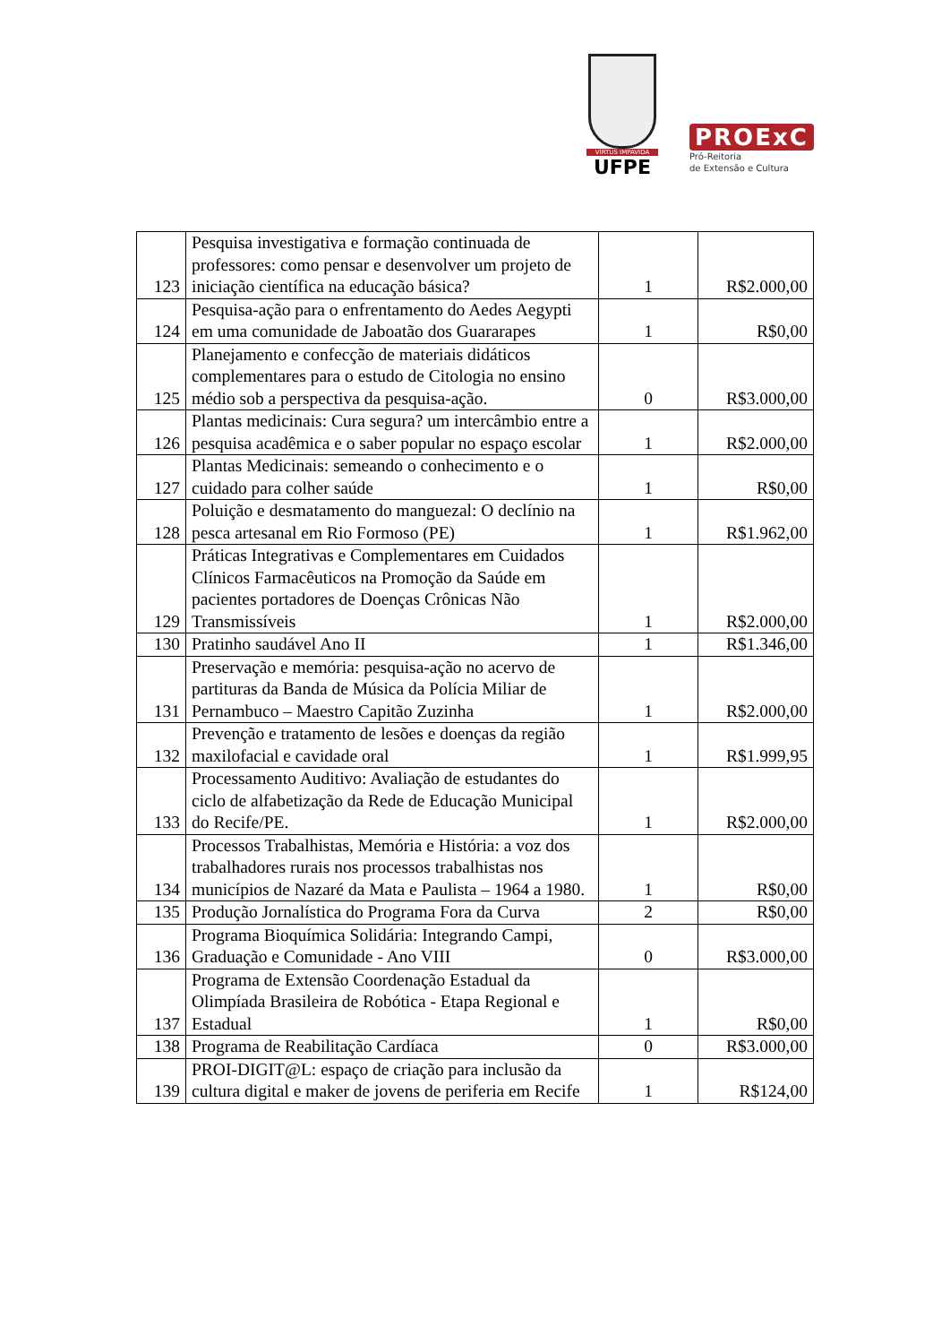VIRTUS IMPAVIDA
UFPE
PROExC
Pró-Reitoria
de Extensão e Cultura
| 123 | Pesquisa investigativa e formação continuada de professores: como pensar e desenvolver um projeto de iniciação científica na educação básica? | 1 | R$2.000,00 |
| 124 | Pesquisa-ação para o enfrentamento do Aedes Aegypti em uma comunidade de Jaboatão dos Guararapes | 1 | R$0,00 |
| 125 | Planejamento e confecção de materiais didáticos complementares para o estudo de Citologia no ensino médio sob a perspectiva da pesquisa-ação. | 0 | R$3.000,00 |
| 126 | Plantas medicinais: Cura segura? um intercâmbio entre a pesquisa acadêmica e o saber popular no espaço escolar | 1 | R$2.000,00 |
| 127 | Plantas Medicinais: semeando o conhecimento e o cuidado para colher saúde | 1 | R$0,00 |
| 128 | Poluição e desmatamento do manguezal: O declínio na pesca artesanal em Rio Formoso (PE) | 1 | R$1.962,00 |
| 129 | Práticas Integrativas e Complementares em Cuidados Clínicos Farmacêuticos na Promoção da Saúde em pacientes portadores de Doenças Crônicas Não Transmissíveis | 1 | R$2.000,00 |
| 130 | Pratinho saudável Ano II | 1 | R$1.346,00 |
| 131 | Preservação e memória: pesquisa-ação no acervo de partituras da Banda de Música da Polícia Miliar de Pernambuco – Maestro Capitão Zuzinha | 1 | R$2.000,00 |
| 132 | Prevenção e tratamento de lesões e doenças da região maxilofacial e cavidade oral | 1 | R$1.999,95 |
| 133 | Processamento Auditivo: Avaliação de estudantes do ciclo de alfabetização da Rede de Educação Municipal do Recife/PE. | 1 | R$2.000,00 |
| 134 | Processos Trabalhistas, Memória e História: a voz dos trabalhadores rurais nos processos trabalhistas nos municípios de Nazaré da Mata e Paulista – 1964 a 1980. | 1 | R$0,00 |
| 135 | Produção Jornalística do Programa Fora da Curva | 2 | R$0,00 |
| 136 | Programa Bioquímica Solidária: Integrando Campi, Graduação e Comunidade - Ano VIII | 0 | R$3.000,00 |
| 137 | Programa de Extensão Coordenação Estadual da Olimpíada Brasileira de Robótica - Etapa Regional e Estadual | 1 | R$0,00 |
| 138 | Programa de Reabilitação Cardíaca | 0 | R$3.000,00 |
| 139 | PROI-DIGIT@L: espaço de criação para inclusão da cultura digital e maker de jovens de periferia em Recife | 1 | R$124,00 |